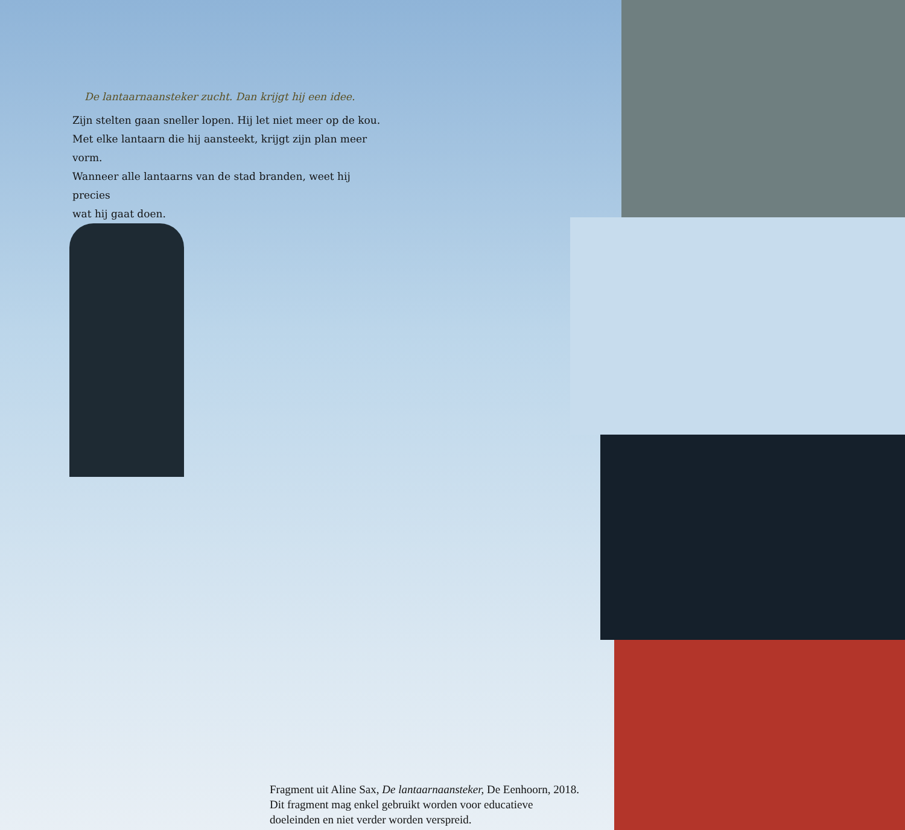De lantaarnaansteker zucht. Dan krijgt hij een idee.
Zijn stelten gaan sneller lopen. Hij let niet meer op de kou.
Met elke lantaarn die hij aansteekt, krijgt zijn plan meer vorm.
Wanneer alle lantaarns van de stad branden, weet hij precies
wat hij gaat doen.
Fragment uit Aline Sax, De lantaarnaansteker, De Eenhoorn, 2018.
Dit fragment mag enkel gebruikt worden voor educatieve
doeleinden en niet verder worden verspreid.